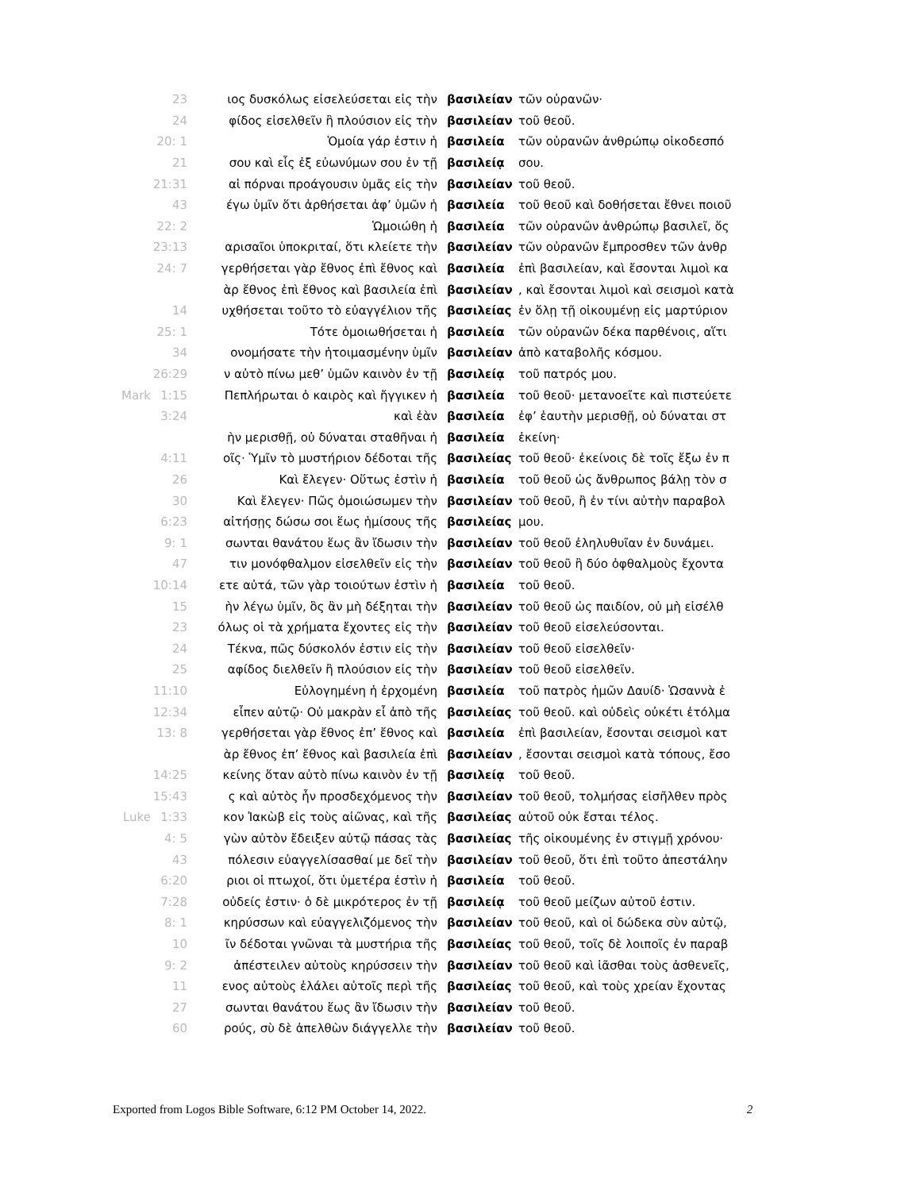| | 23 | ιος δυσκόλως εἰσελεύσεται εἰς τὴν | βασιλείαν | τῶν οὐρανῶν· |
| | 24 | φίδος εἰσελθεῖν ἢ πλούσιον εἰς τὴν | βασιλείαν | τοῦ θεοῦ. |
| | 20: 1 | Ὁμοία γάρ ἐστιν ἡ | βασιλεία | τῶν οὐρανῶν ἀνθρώπῳ οἰκοδεσπό |
| | 21 | σου καὶ εἷς ἐξ εὐωνύμων σου ἐν τῇ | βασιλείᾳ | σου. |
| | 21:31 | αἱ πόρναι προάγουσιν ὑμᾶς εἰς τὴν | βασιλείαν | τοῦ θεοῦ. |
| | 43 | έγω ὑμῖν ὅτι ἀρθήσεται ἀφ’ ὑμῶν ἡ | βασιλεία | τοῦ θεοῦ καὶ δοθήσεται ἔθνει ποιοῦ |
| | 22: 2 | Ὡμοιώθη ἡ | βασιλεία | τῶν οὐρανῶν ἀνθρώπῳ βασιλεῖ, ὅς |
| | 23:13 | αρισαῖοι ὑποκριταί, ὅτι κλείετε τὴν | βασιλείαν | τῶν οὐρανῶν ἔμπροσθεν τῶν ἀνθρ |
| | 24: 7 | γερθήσεται γὰρ ἔθνος ἐπὶ ἔθνος καὶ | βασιλεία | ἐπὶ βασιλείαν, καὶ ἔσονται λιμοὶ κα |
| | | ὰρ ἔθνος ἐπὶ ἔθνος καὶ βασιλεία ἐπὶ | βασιλείαν | , καὶ ἔσονται λιμοὶ καὶ σεισμοὶ κατὰ |
| | 14 | υχθήσεται τοῦτο τὸ εὐαγγέλιον τῆς | βασιλείας | ἐν ὅλῃ τῇ οἰκουμένῃ εἰς μαρτύριον |
| | 25: 1 | Τότε ὁμοιωθήσεται ἡ | βασιλεία | τῶν οὐρανῶν δέκα παρθένοις, αἵτι |
| | 34 | ονομήσατε τὴν ἡτοιμασμένην ὑμῖν | βασιλείαν | ἀπὸ καταβολῆς κόσμου. |
| | 26:29 | ν αὐτὸ πίνω μεθ’ ὑμῶν καινὸν ἐν τῇ | βασιλείᾳ | τοῦ πατρός μου. |
| Mark | 1:15 | Πεπλήρωται ὁ καιρὸς καὶ ἤγγικεν ἡ | βασιλεία | τοῦ θεοῦ· μετανοεῖτε καὶ πιστεύετε |
| | 3:24 | καὶ ἐὰν | βασιλεία | ἐφ’ ἑαυτὴν μερισθῇ, οὐ δύναται στ |
| | | ὴν μερισθῇ, οὐ δύναται σταθῆναι ἡ | βασιλεία | ἐκείνη· |
| | 4:11 | οῖς· Ὑμῖν τὸ μυστήριον δέδοται τῆς | βασιλείας | τοῦ θεοῦ· ἐκείνοις δὲ τοῖς ἔξω ἐν π |
| | 26 | Καὶ ἔλεγεν· Οὕτως ἐστὶν ἡ | βασιλεία | τοῦ θεοῦ ὡς ἄνθρωπος βάλῃ τὸν σ |
| | 30 | Καὶ ἔλεγεν· Πῶς ὁμοιώσωμεν τὴν | βασιλείαν | τοῦ θεοῦ, ἢ ἐν τίνι αὐτὴν παραβολ |
| | 6:23 | αἰτήσῃς δώσω σοι ἕως ἡμίσους τῆς | βασιλείας | μου. |
| | 9: 1 | σωνται θανάτου ἕως ἂν ἴδωσιν τὴν | βασιλείαν | τοῦ θεοῦ ἐληλυθυῖαν ἐν δυνάμει. |
| | 47 | τιν μονόφθαλμον εἰσελθεῖν εἰς τὴν | βασιλείαν | τοῦ θεοῦ ἢ δύο ὀφθαλμοὺς ἔχοντα |
| | 10:14 | ετε αὐτά, τῶν γὰρ τοιούτων ἐστὶν ἡ | βασιλεία | τοῦ θεοῦ. |
| | 15 | ὴν λέγω ὑμῖν, ὃς ἂν μὴ δέξηται τὴν | βασιλείαν | τοῦ θεοῦ ὡς παιδίον, οὐ μὴ εἰσέλθ |
| | 23 | όλως οἱ τὰ χρήματα ἔχοντες εἰς τὴν | βασιλείαν | τοῦ θεοῦ εἰσελεύσονται. |
| | 24 | Τέκνα, πῶς δύσκολόν ἐστιν εἰς τὴν | βασιλείαν | τοῦ θεοῦ εἰσελθεῖν· |
| | 25 | αφίδος διελθεῖν ἢ πλούσιον εἰς τὴν | βασιλείαν | τοῦ θεοῦ εἰσελθεῖν. |
| | 11:10 | Εὐλογημένη ἡ ἐρχομένη | βασιλεία | τοῦ πατρὸς ἡμῶν Δαυίδ· Ὡσαννὰ ἐ |
| | 12:34 | εἶπεν αὐτῷ· Οὐ μακρὰν εἶ ἀπὸ τῆς | βασιλείας | τοῦ θεοῦ. καὶ οὐδεὶς οὐκέτι ἐτόλμα |
| | 13: 8 | γερθήσεται γὰρ ἔθνος ἐπ’ ἔθνος καὶ | βασιλεία | ἐπὶ βασιλείαν, ἔσονται σεισμοὶ κατ |
| | | ὰρ ἔθνος ἐπ’ ἔθνος καὶ βασιλεία ἐπὶ | βασιλείαν | , ἔσονται σεισμοὶ κατὰ τόπους, ἔσο |
| | 14:25 | κείνης ὅταν αὐτὸ πίνω καινὸν ἐν τῇ | βασιλείᾳ | τοῦ θεοῦ. |
| | 15:43 | ς καὶ αὐτὸς ἦν προσδεχόμενος τὴν | βασιλείαν | τοῦ θεοῦ, τολμήσας εἰσῆλθεν πρὸς |
| Luke | 1:33 | κον Ἰακὼβ εἰς τοὺς αἰῶνας, καὶ τῆς | βασιλείας | αὐτοῦ οὐκ ἔσται τέλος. |
| | 4: 5 | γὼν αὐτὸν ἔδειξεν αὐτῷ πάσας τὰς | βασιλείας | τῆς οἰκουμένης ἐν στιγμῇ χρόνου· |
| | 43 | πόλεσιν εὐαγγελίσασθαί με δεῖ τὴν | βασιλείαν | τοῦ θεοῦ, ὅτι ἐπὶ τοῦτο ἀπεστάλην |
| | 6:20 | ριοι οἱ πτωχοί, ὅτι ὑμετέρα ἐστὶν ἡ | βασιλεία | τοῦ θεοῦ. |
| | 7:28 | οὐδείς ἐστιν· ὁ δὲ μικρότερος ἐν τῇ | βασιλείᾳ | τοῦ θεοῦ μείζων αὐτοῦ ἐστιν. |
| | 8: 1 | κηρύσσων καὶ εὐαγγελιζόμενος τὴν | βασιλείαν | τοῦ θεοῦ, καὶ οἱ δώδεκα σὺν αὐτῷ, |
| | 10 | ῖν δέδοται γνῶναι τὰ μυστήρια τῆς | βασιλείας | τοῦ θεοῦ, τοῖς δὲ λοιποῖς ἐν παραβ |
| | 9: 2 | ἀπέστειλεν αὐτοὺς κηρύσσειν τὴν | βασιλείαν | τοῦ θεοῦ καὶ ἰᾶσθαι τοὺς ἀσθενεῖς, |
| | 11 | ενος αὐτοὺς ἐλάλει αὐτοῖς περὶ τῆς | βασιλείας | τοῦ θεοῦ, καὶ τοὺς χρείαν ἔχοντας |
| | 27 | σωνται θανάτου ἕως ἂν ἴδωσιν τὴν | βασιλείαν | τοῦ θεοῦ. |
| | 60 | ρούς, σὺ δὲ ἀπελθὼν διάγγελλε τὴν | βασιλείαν | τοῦ θεοῦ. |
Exported from Logos Bible Software, 6:12 PM October 14, 2022. 2